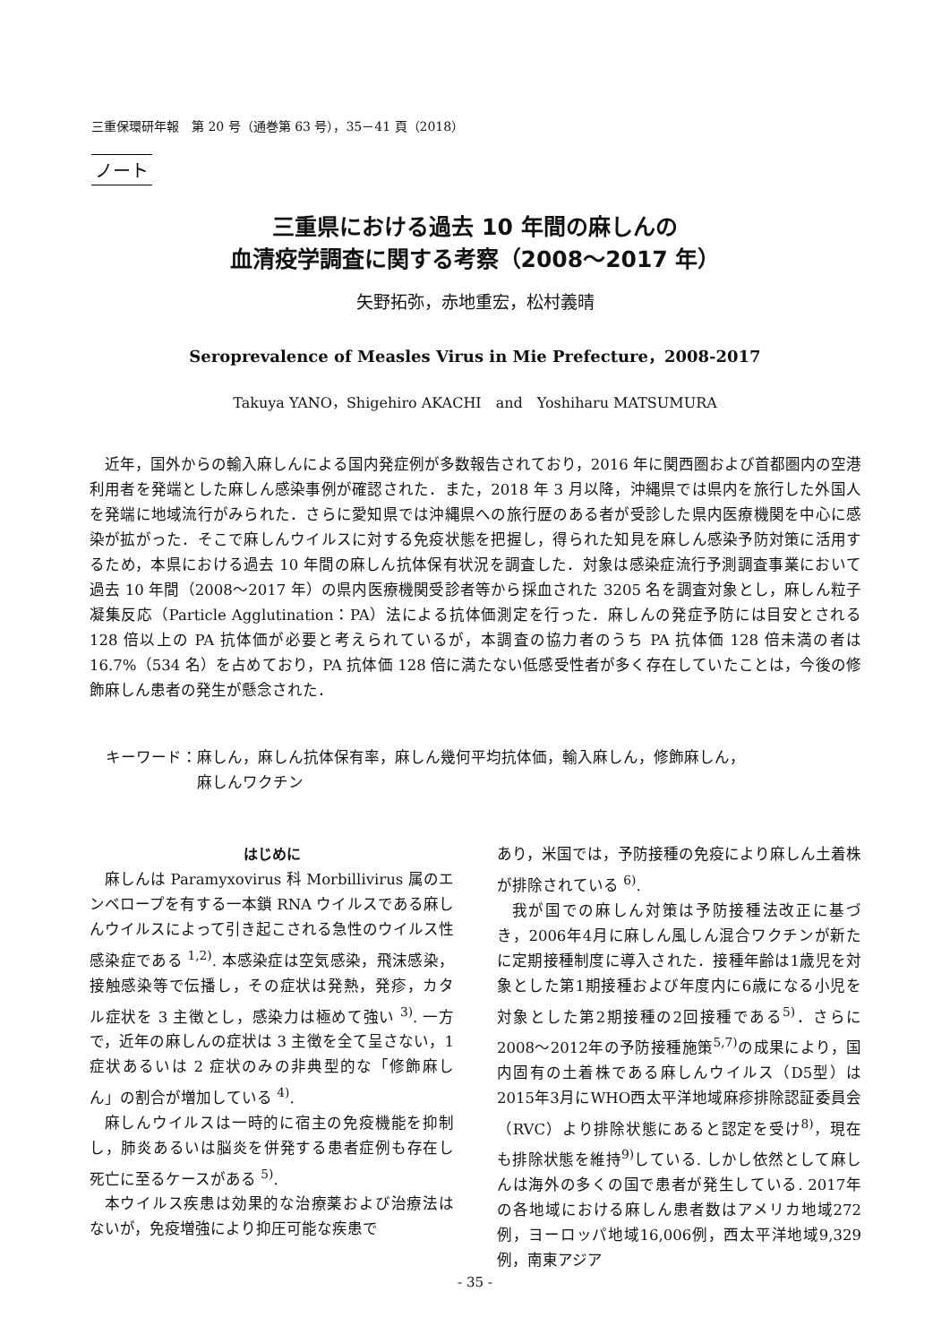三重保環研年報　第 20 号（通巻第 63 号），35－41 頁（2018）
ノート
三重県における過去 10 年間の麻しんの
血清疫学調査に関する考察（2008～2017 年）
矢野拓弥，赤地重宏，松村義晴
Seroprevalence of Measles Virus in Mie Prefecture，2008-2017
Takuya YANO，Shigehiro AKACHI　and　Yoshiharu MATSUMURA
近年，国外からの輸入麻しんによる国内発症例が多数報告されており，2016 年に関西圏および首都圏内の空港利用者を発端とした麻しん感染事例が確認された．また，2018 年 3 月以降，沖縄県では県内を旅行した外国人を発端に地域流行がみられた．さらに愛知県では沖縄県への旅行歴のある者が受診した県内医療機関を中心に感染が拡がった．そこで麻しんウイルスに対する免疫状態を把握し，得られた知見を麻しん感染予防対策に活用するため，本県における過去 10 年間の麻しん抗体保有状況を調査した．対象は感染症流行予測調査事業において過去 10 年間（2008～2017 年）の県内医療機関受診者等から採血された 3205 名を調査対象とし，麻しん粒子凝集反応（Particle Agglutination：PA）法による抗体価測定を行った．麻しんの発症予防には目安とされる 128 倍以上の PA 抗体価が必要と考えられているが，本調査の協力者のうち PA 抗体価 128 倍未満の者は 16.7%（534 名）を占めており，PA 抗体価 128 倍に満たない低感受性者が多く存在していたことは，今後の修飾麻しん患者の発生が懸念された．
キーワード：麻しん，麻しん抗体保有率，麻しん幾何平均抗体価，輸入麻しん，修飾麻しん，
　　　　　　麻しんワクチン
はじめに
麻しんは Paramyxovirus 科 Morbillivirus 属のエンベロープを有する一本鎖 RNA ウイルスである麻しんウイルスによって引き起こされる急性のウイルス性感染症である <sup>1,2)</sup>. 本感染症は空気感染，飛沫感染，接触感染等で伝播し，その症状は発熱，発疹，カタル症状を 3 主徴とし，感染力は極めて強い <sup>3)</sup>. 一方で，近年の麻しんの症状は 3 主徴を全て呈さない，1 症状あるいは 2 症状のみの非典型的な「修飾麻しん」の割合が増加している <sup>4)</sup>.
麻しんウイルスは一時的に宿主の免疫機能を抑制し，肺炎あるいは脳炎を併発する患者症例も存在し死亡に至るケースがある <sup>5)</sup>.
本ウイルス疾患は効果的な治療薬および治療法はないが，免疫増強により抑圧可能な疾患で
あり，米国では，予防接種の免疫により麻しん土着株が排除されている <sup>6)</sup>.
我が国での麻しん対策は予防接種法改正に基づき，2006年4月に麻しん風しん混合ワクチンが新たに定期接種制度に導入された．接種年齢は1歳児を対象とした第1期接種および年度内に6歳になる小児を対象とした第2期接種の2回接種である<sup>5)</sup>．さらに2008～2012年の予防接種施策<sup>5,7)</sup>の成果により，国内固有の土着株である麻しんウイルス（D5型）は2015年3月にWHO西太平洋地域麻疹排除認証委員会（RVC）より排除状態にあると認定を受け<sup>8)</sup>，現在も排除状態を維持<sup>9)</sup>している. しかし依然として麻しんは海外の多くの国で患者が発生している. 2017年の各地域における麻しん患者数はアメリカ地域272例，ヨーロッパ地域16,006例，西太平洋地域9,329例，南東アジア
- 35 -